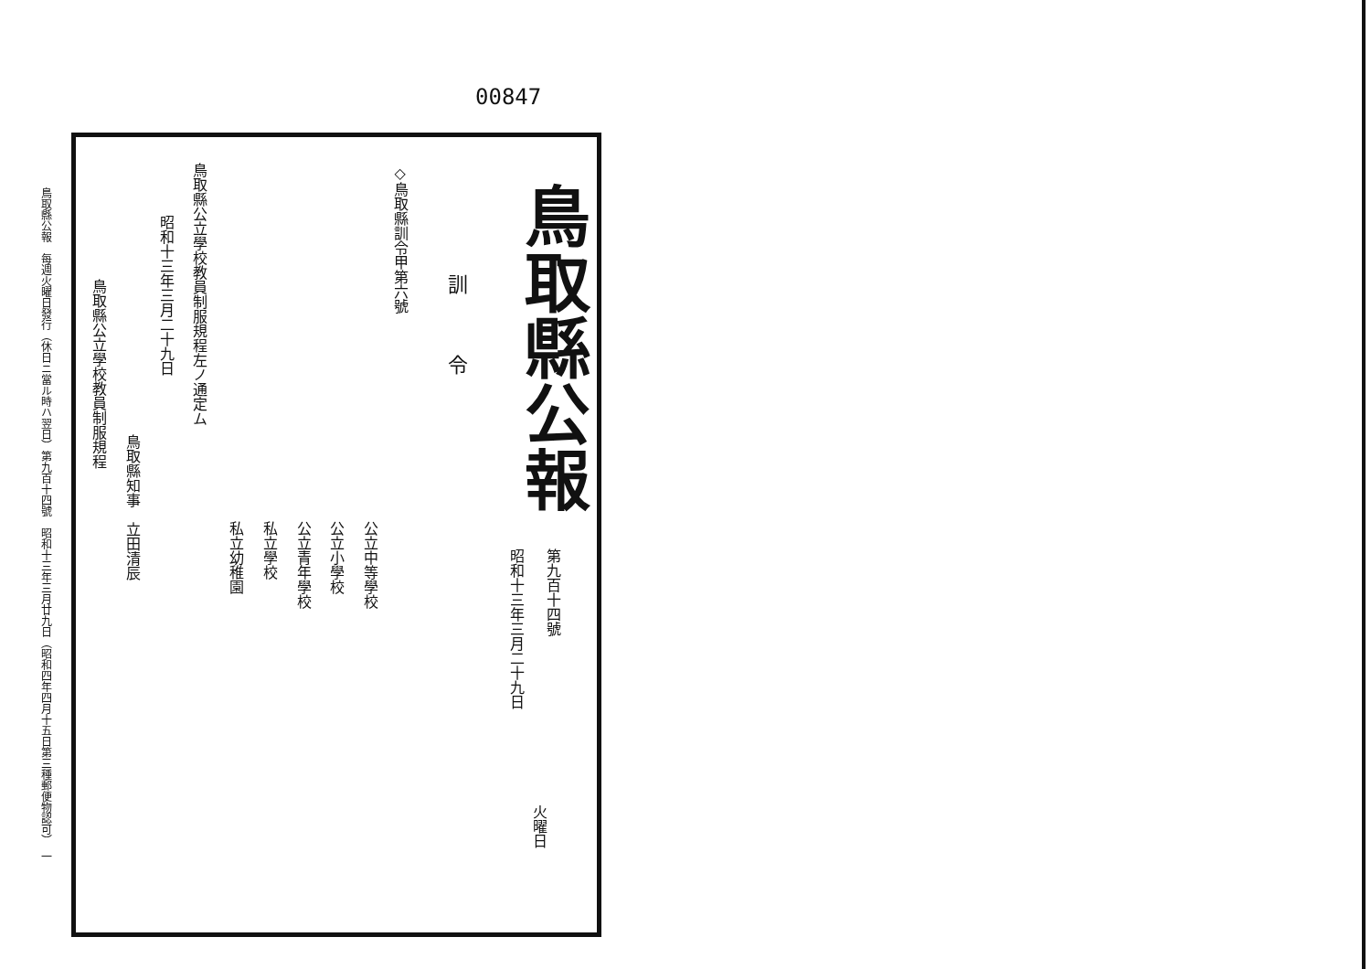00847
鳥取縣公報
第九百十四號
昭和十三年三月二十九日
火曜日
訓　　　令
◇鳥取縣訓令甲第六號
公立中等學校
公立小學校
公立青年學校
私立學校
私立幼稚園
鳥取縣公立學校教員制服規程左ノ通定ム
昭和十三年三月二十九日
鳥取縣知事　立田清辰
鳥取縣公立學校教員制服規程
鳥取縣公報　每週火曜日發行（休日ニ當ル時ハ翌日）第九百十四號　昭和十三年三月廿九日（昭和四年四月十五日第三種郵便物認可）　一